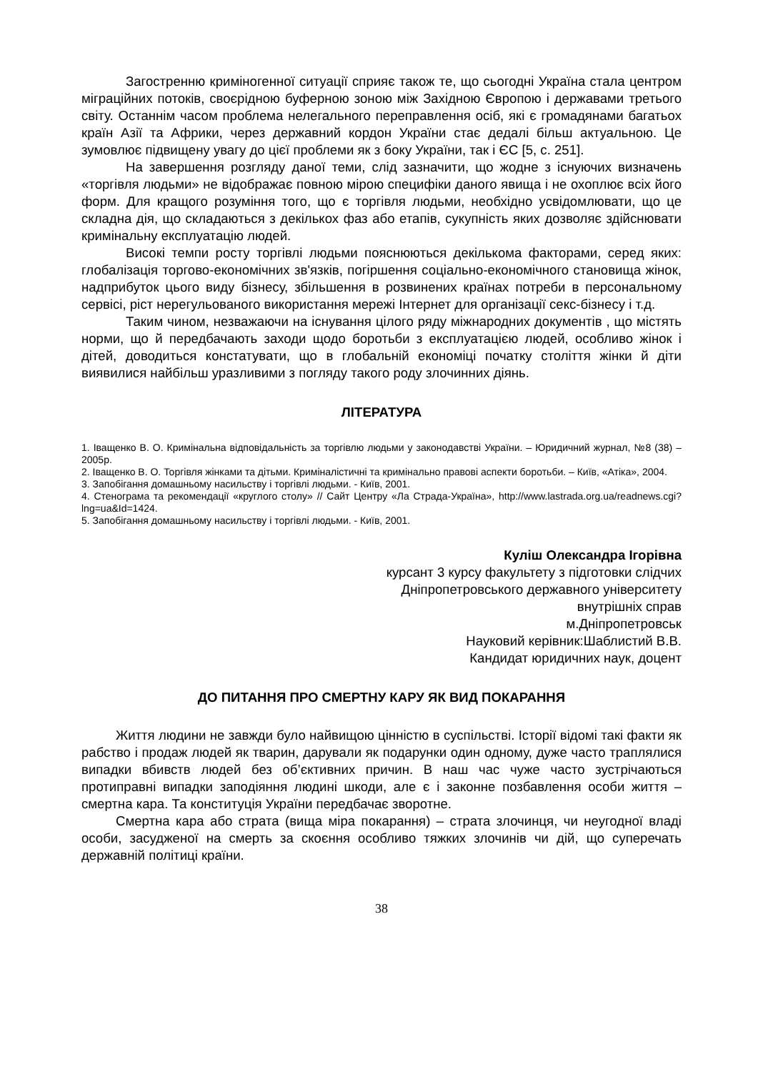Загостренню криміногенної ситуації сприяє також те, що сьогодні Україна стала центром міграційних потоків, своєрідною буферною зоною між Західною Європою і державами третього світу. Останнім часом проблема нелегального переправлення осіб, які є громадянами багатьох країн Азії та Африки, через державний кордон України стає дедалі більш актуальною. Це зумовлює підвищену увагу до цієї проблеми як з боку України, так і ЄС [5, с. 251].
На завершення розгляду даної теми, слід зазначити, що жодне з існуючих визначень «торгівля людьми» не відображає повною мірою специфіки даного явища і не охоплює всіх його форм. Для кращого розуміння того, що є торгівля людьми, необхідно усвідомлювати, що це складна дія, що складаються з декількох фаз або етапів, сукупність яких дозволяє здійснювати кримінальну експлуатацію людей.
Високі темпи росту торгівлі людьми пояснюються декількома факторами, серед яких: глобалізація торгово-економічних зв'язків, погіршення соціально-економічного становища жінок, надприбуток цього виду бізнесу, збільшення в розвинених країнах потреби в персональному сервісі, ріст нерегульованого використання мережі Інтернет для організації секс-бізнесу і т.д.
Таким чином, незважаючи на існування цілого ряду міжнародних документів , що містять норми, що й передбачають заходи щодо боротьби з експлуатацією людей, особливо жінок і дітей, доводиться констатувати, що в глобальній економіці початку століття жінки й діти виявилися найбільш уразливими з погляду такого роду злочинних діянь.
ЛІТЕРАТУРА
1. Іващенко В. О. Кримінальна відповідальність за торгівлю людьми у законодавстві України. – Юридичний журнал, №8 (38) – 2005р.
2. Іващенко В. О. Торгівля жінками та дітьми. Криміналістичні та кримінально правові аспекти боротьби. – Київ, «Атіка», 2004.
3. Запобігання домашньому насильству і торгівлі людьми. - Київ, 2001.
4. Стенограма та рекомендації «круглого столу» // Сайт Центру «Ла Страда-Україна», http://www.lastrada.org.ua/readnews.cgi?lng=ua&Id=1424.
5. Запобігання домашньому насильству і торгівлі людьми. - Київ, 2001.
Куліш Олександра Ігорівна
курсант 3 курсу факультету з підготовки слідчих
Дніпропетровського державного університету
внутрішніх справ
м.Дніпропетровськ
Науковий керівник:Шаблистий В.В.
Кандидат юридичних наук, доцент
ДО ПИТАННЯ ПРО СМЕРТНУ КАРУ ЯК ВИД ПОКАРАННЯ
Життя людини не завжди було найвищою цінністю в суспільстві. Історії відомі такі факти як рабство і продаж людей як тварин, дарували як подарунки один одному, дуже часто траплялися випадки вбивств людей без об’єктивних причин. В наш час чуже часто зустрічаються протиправні випадки заподіяння людині шкоди, але є і законне позбавлення особи життя – смертна кара. Та конституція України передбачає зворотне.
Смертна кара або страта (вища міра покарання) – страта злочинця, чи неугодної владі особи, засудженої на смерть за скоєння особливо тяжких злочинів чи дій, що суперечать державній політиці країни.
38